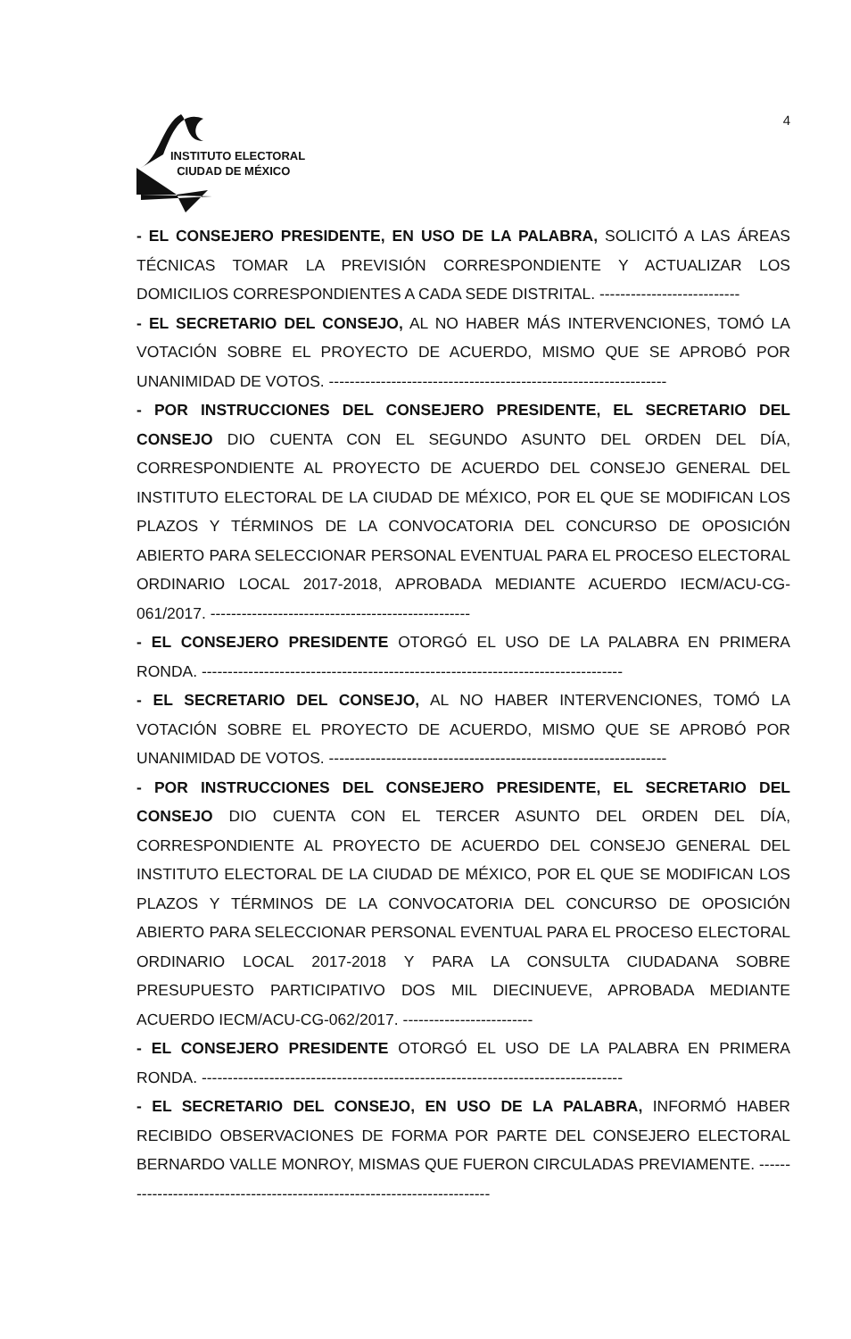INSTITUTO ELECTORAL
CIUDAD DE MÉXICO
4
- EL CONSEJERO PRESIDENTE, EN USO DE LA PALABRA, SOLICITÓ A LAS ÁREAS TÉCNICAS TOMAR LA PREVISIÓN CORRESPONDIENTE Y ACTUALIZAR LOS DOMICILIOS CORRESPONDIENTES A CADA SEDE DISTRITAL. ---------------------------
- EL SECRETARIO DEL CONSEJO, AL NO HABER MÁS INTERVENCIONES, TOMÓ LA VOTACIÓN SOBRE EL PROYECTO DE ACUERDO, MISMO QUE SE APROBÓ POR UNANIMIDAD DE VOTOS. -----------------------------------------------------------------
- POR INSTRUCCIONES DEL CONSEJERO PRESIDENTE, EL SECRETARIO DEL CONSEJO DIO CUENTA CON EL SEGUNDO ASUNTO DEL ORDEN DEL DÍA, CORRESPONDIENTE AL PROYECTO DE ACUERDO DEL CONSEJO GENERAL DEL INSTITUTO ELECTORAL DE LA CIUDAD DE MÉXICO, POR EL QUE SE MODIFICAN LOS PLAZOS Y TÉRMINOS DE LA CONVOCATORIA DEL CONCURSO DE OPOSICIÓN ABIERTO PARA SELECCIONAR PERSONAL EVENTUAL PARA EL PROCESO ELECTORAL ORDINARIO LOCAL 2017-2018, APROBADA MEDIANTE ACUERDO IECM/ACU-CG-061/2017. --------------------------------------------------
- EL CONSEJERO PRESIDENTE OTORGÓ EL USO DE LA PALABRA EN PRIMERA RONDA. ---------------------------------------------------------------------------------
- EL SECRETARIO DEL CONSEJO, AL NO HABER INTERVENCIONES, TOMÓ LA VOTACIÓN SOBRE EL PROYECTO DE ACUERDO, MISMO QUE SE APROBÓ POR UNANIMIDAD DE VOTOS. -----------------------------------------------------------------
- POR INSTRUCCIONES DEL CONSEJERO PRESIDENTE, EL SECRETARIO DEL CONSEJO DIO CUENTA CON EL TERCER ASUNTO DEL ORDEN DEL DÍA, CORRESPONDIENTE AL PROYECTO DE ACUERDO DEL CONSEJO GENERAL DEL INSTITUTO ELECTORAL DE LA CIUDAD DE MÉXICO, POR EL QUE SE MODIFICAN LOS PLAZOS Y TÉRMINOS DE LA CONVOCATORIA DEL CONCURSO DE OPOSICIÓN ABIERTO PARA SELECCIONAR PERSONAL EVENTUAL PARA EL PROCESO ELECTORAL ORDINARIO LOCAL 2017-2018 Y PARA LA CONSULTA CIUDADANA SOBRE PRESUPUESTO PARTICIPATIVO DOS MIL DIECINUEVE, APROBADA MEDIANTE ACUERDO IECM/ACU-CG-062/2017. -------------------------
- EL CONSEJERO PRESIDENTE OTORGÓ EL USO DE LA PALABRA EN PRIMERA RONDA. ---------------------------------------------------------------------------------
- EL SECRETARIO DEL CONSEJO, EN USO DE LA PALABRA, INFORMÓ HABER RECIBIDO OBSERVACIONES DE FORMA POR PARTE DEL CONSEJERO ELECTORAL BERNARDO VALLE MONROY, MISMAS QUE FUERON CIRCULADAS PREVIAMENTE. --------------------------------------------------------------------------